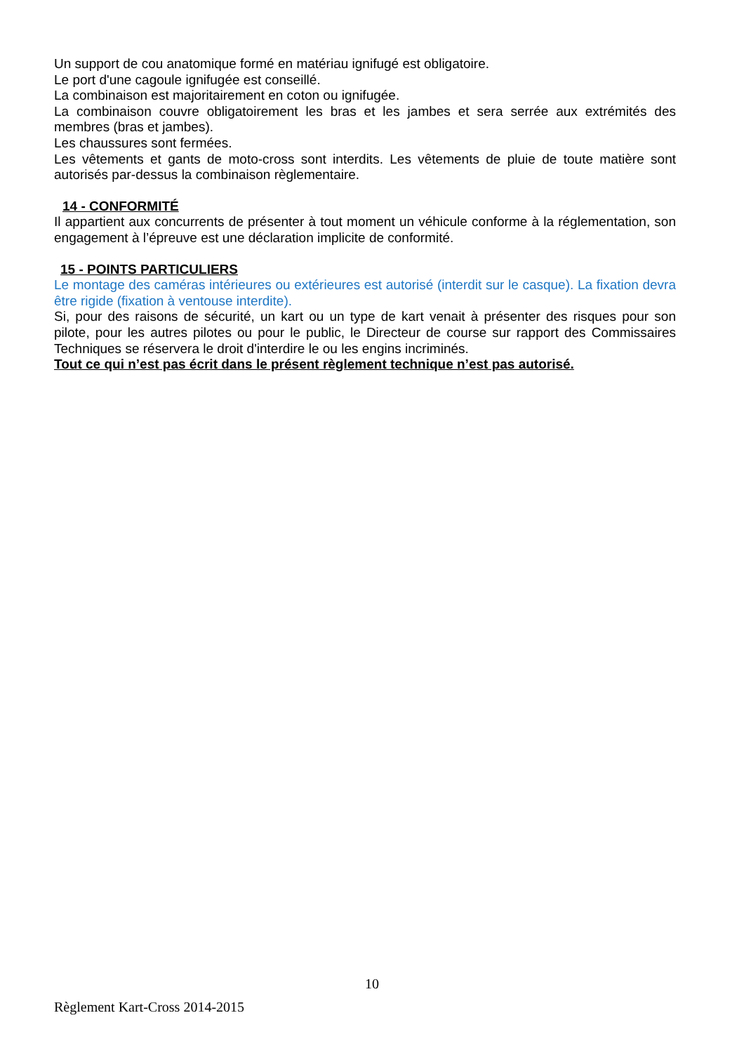Un support de cou anatomique formé en matériau ignifugé est obligatoire.
Le port d'une cagoule ignifugée est conseillé.
La combinaison est majoritairement en coton ou ignifugée.
La combinaison couvre obligatoirement les bras et les jambes et sera serrée aux extrémités des membres (bras et jambes).
Les chaussures sont fermées.
Les vêtements et gants de moto-cross sont interdits. Les vêtements de pluie de toute matière sont autorisés par-dessus la combinaison règlementaire.
14 - CONFORMITÉ
Il appartient aux concurrents de présenter à tout moment un véhicule conforme à la réglementation, son engagement à l’épreuve est une déclaration implicite de conformité.
15 - POINTS PARTICULIERS
Le montage des caméras intérieures ou extérieures est autorisé (interdit sur le casque). La fixation devra être rigide (fixation à ventouse interdite).
Si, pour des raisons de sécurité, un kart ou un type de kart venait à présenter des risques pour son pilote, pour les autres pilotes ou pour le public, le Directeur de course sur rapport des Commissaires Techniques se réservera le droit d'interdire le ou les engins incriminés.
Tout ce qui n’est pas écrit dans le présent règlement technique n’est pas autorisé.
10
Règlement Kart-Cross 2014-2015